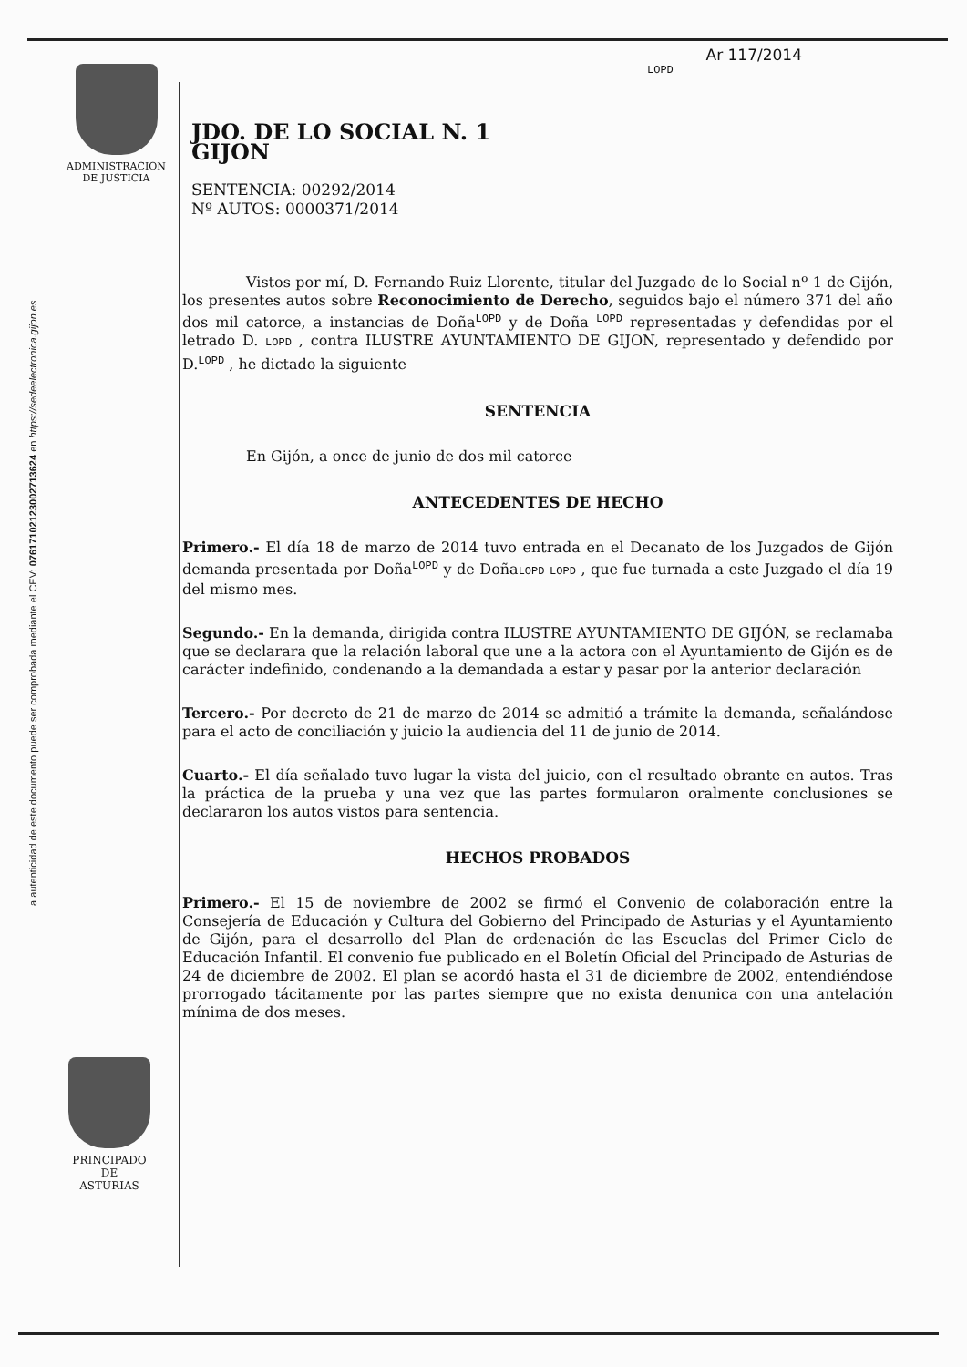La autenticidad de este documento puede ser comprobada mediante el CEV: 07617102123002713624 en https://sedeelectronica.gijon.es
ADMINISTRACION
DE JUSTICIA
PRINCIPADO DE
ASTURIAS
Ar 117/2014
LOPD
JDO. DE LO SOCIAL N. 1
GIJON
SENTENCIA: 00292/2014
Nº AUTOS: 0000371/2014
Vistos por mí, D. Fernando Ruiz Llorente, titular del Juzgado de lo Social nº 1 de Gijón, los presentes autos sobre Reconocimiento de Derecho, seguidos bajo el número 371 del año dos mil catorce, a instancias de Doña<sup>LOPD</sup> y de Doña <sup>LOPD</sup> representadas y defendidas por el letrado D. LOPD , contra ILUSTRE AYUNTAMIENTO DE GIJON, representado y defendido por D.<sup>LOPD</sup> , he dictado la siguiente
SENTENCIA
En Gijón, a once de junio de dos mil catorce
ANTECEDENTES DE HECHO
Primero.- El día 18 de marzo de 2014 tuvo entrada en el Decanato de los Juzgados de Gijón demanda presentada por Doña<sup>LOPD</sup> y de DoñaLOPD LOPD , que fue turnada a este Juzgado el día 19 del mismo mes.
Segundo.- En la demanda, dirigida contra ILUSTRE AYUNTAMIENTO DE GIJÓN, se reclamaba que se declarara que la relación laboral que une a la actora con el Ayuntamiento de Gijón es de carácter indefinido, condenando a la demandada a estar y pasar por la anterior declaración
Tercero.- Por decreto de 21 de marzo de 2014 se admitió a trámite la demanda, señalándose para el acto de conciliación y juicio la audiencia del 11 de junio de 2014.
Cuarto.- El día señalado tuvo lugar la vista del juicio, con el resultado obrante en autos. Tras la práctica de la prueba y una vez que las partes formularon oralmente conclusiones se declararon los autos vistos para sentencia.
HECHOS PROBADOS
Primero.- El 15 de noviembre de 2002 se firmó el Convenio de colaboración entre la Consejería de Educación y Cultura del Gobierno del Principado de Asturias y el Ayuntamiento de Gijón, para el desarrollo del Plan de ordenación de las Escuelas del Primer Ciclo de Educación Infantil. El convenio fue publicado en el Boletín Oficial del Principado de Asturias de 24 de diciembre de 2002. El plan se acordó hasta el 31 de diciembre de 2002, entendiéndose prorrogado tácitamente por las partes siempre que no exista denunica con una antelación mínima de dos meses.